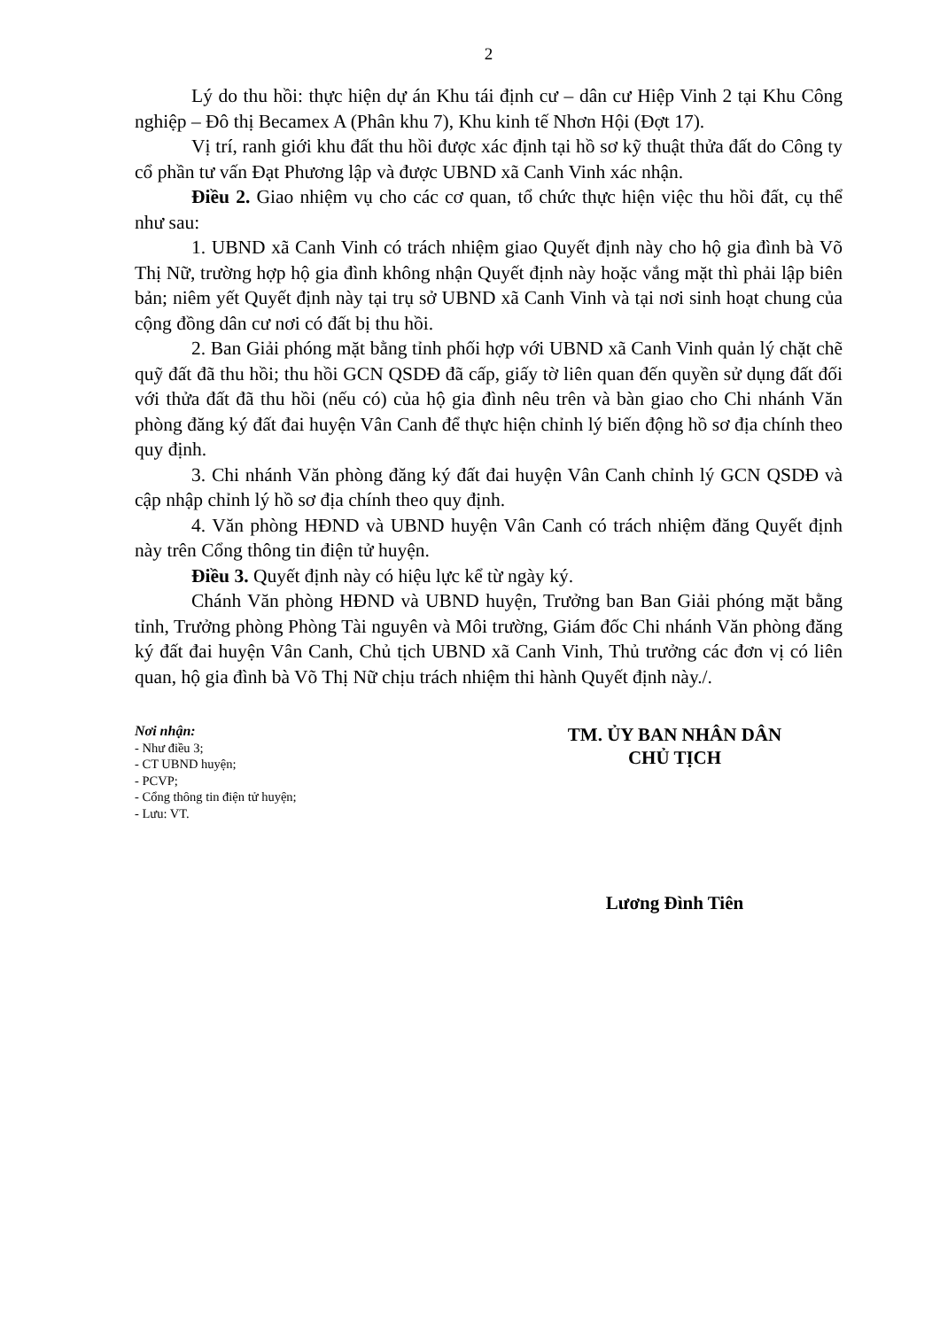2
Lý do thu hồi: thực hiện dự án Khu tái định cư – dân cư Hiệp Vinh 2 tại Khu Công nghiệp – Đô thị Becamex A (Phân khu 7), Khu kinh tế Nhơn Hội (Đợt 17).
Vị trí, ranh giới khu đất thu hồi được xác định tại hồ sơ kỹ thuật thửa đất do Công ty cổ phần tư vấn Đạt Phương lập và được UBND xã Canh Vinh xác nhận.
Điều 2. Giao nhiệm vụ cho các cơ quan, tổ chức thực hiện việc thu hồi đất, cụ thể như sau:
1. UBND xã Canh Vinh có trách nhiệm giao Quyết định này cho hộ gia đình bà Võ Thị Nữ, trường hợp hộ gia đình không nhận Quyết định này hoặc vắng mặt thì phải lập biên bản; niêm yết Quyết định này tại trụ sở UBND xã Canh Vinh và tại nơi sinh hoạt chung của cộng đồng dân cư nơi có đất bị thu hồi.
2. Ban Giải phóng mặt bằng tỉnh phối hợp với UBND xã Canh Vinh quản lý chặt chẽ quỹ đất đã thu hồi; thu hồi GCN QSDĐ đã cấp, giấy tờ liên quan đến quyền sử dụng đất đối với thửa đất đã thu hồi (nếu có) của hộ gia đình nêu trên và bàn giao cho Chi nhánh Văn phòng đăng ký đất đai huyện Vân Canh để thực hiện chỉnh lý biến động hồ sơ địa chính theo quy định.
3. Chi nhánh Văn phòng đăng ký đất đai huyện Vân Canh chỉnh lý GCN QSDĐ và cập nhập chỉnh lý hồ sơ địa chính theo quy định.
4. Văn phòng HĐND và UBND huyện Vân Canh có trách nhiệm đăng Quyết định này trên Cổng thông tin điện tử huyện.
Điều 3. Quyết định này có hiệu lực kể từ ngày ký.
Chánh Văn phòng HĐND và UBND huyện, Trưởng ban Ban Giải phóng mặt bằng tỉnh, Trưởng phòng Phòng Tài nguyên và Môi trường, Giám đốc Chi nhánh Văn phòng đăng ký đất đai huyện Vân Canh, Chủ tịch UBND xã Canh Vinh, Thủ trưởng các đơn vị có liên quan, hộ gia đình bà Võ Thị Nữ chịu trách nhiệm thi hành Quyết định này./.
Nơi nhận:
- Như điều 3;
- CT UBND huyện;
- PCVP;
- Cổng thông tin điện tử huyện;
- Lưu: VT.
TM. ỦY BAN NHÂN DÂN
CHỦ TỊCH
Lương Đình Tiên